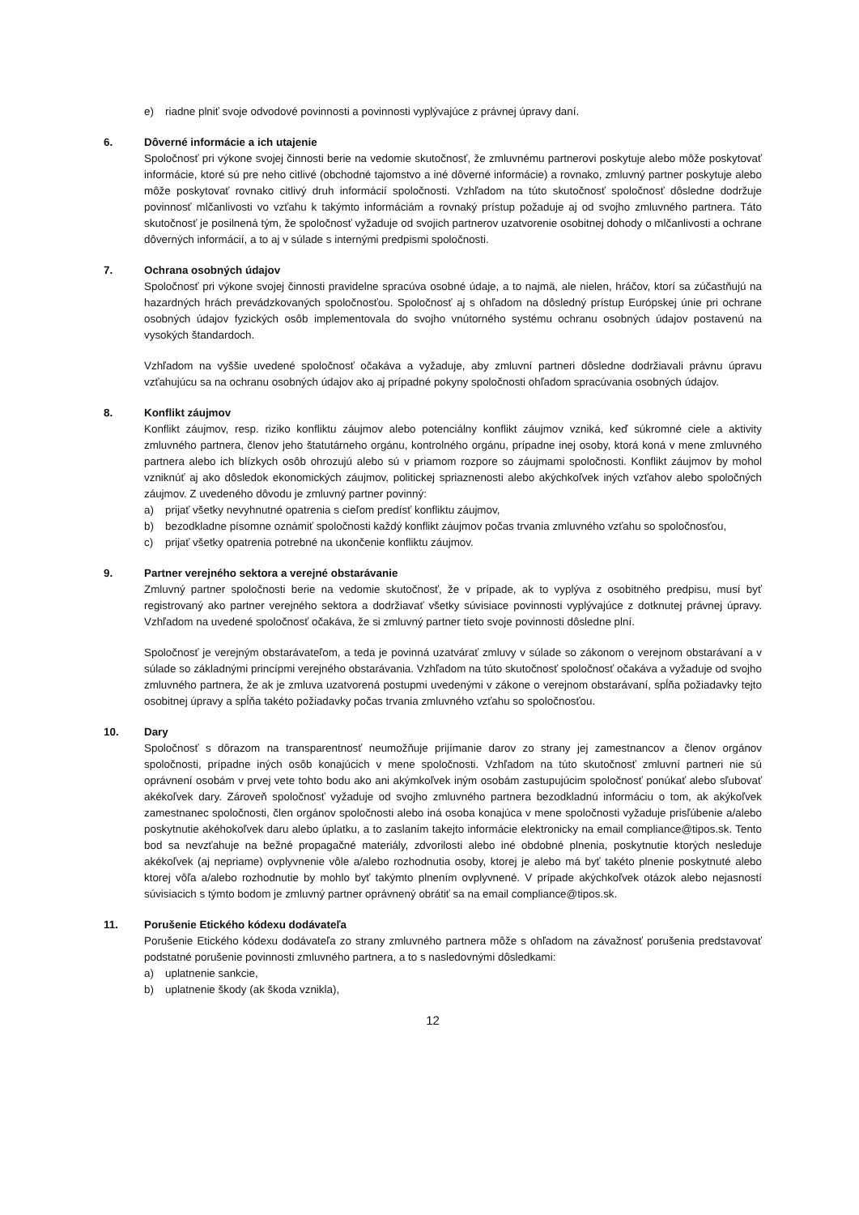e) riadne plniť svoje odvodové povinnosti a povinnosti vyplývajúce z právnej úpravy daní.
6. Dôverné informácie a ich utajenie
Spoločnosť pri výkone svojej činnosti berie na vedomie skutočnosť, že zmluvnému partnerovi poskytuje alebo môže poskytovať informácie, ktoré sú pre neho citlivé (obchodné tajomstvo a iné dôverné informácie) a rovnako, zmluvný partner poskytuje alebo môže poskytovať rovnako citlivý druh informácií spoločnosti. Vzhľadom na túto skutočnosť spoločnosť dôsledne dodržuje povinnosť mlčanlivosti vo vzťahu k takýmto informáciám a rovnaký prístup požaduje aj od svojho zmluvného partnera. Táto skutočnosť je posilnená tým, že spoločnosť vyžaduje od svojich partnerov uzatvorenie osobitnej dohody o mlčanlivosti a ochrane dôverných informácií, a to aj v súlade s internými predpismi spoločnosti.
7. Ochrana osobných údajov
Spoločnosť pri výkone svojej činnosti pravidelne spracúva osobné údaje, a to najmä, ale nielen, hráčov, ktorí sa zúčastňujú na hazardných hrách prevádzkovaných spoločnosťou. Spoločnosť aj s ohľadom na dôsledný prístup Európskej únie pri ochrane osobných údajov fyzických osôb implementovala do svojho vnútorného systému ochranu osobných údajov postavenú na vysokých štandardoch.
Vzhľadom na vyššie uvedené spoločnosť očakáva a vyžaduje, aby zmluvní partneri dôsledne dodržiavali právnu úpravu vzťahujúcu sa na ochranu osobných údajov ako aj prípadné pokyny spoločnosti ohľadom spracúvania osobných údajov.
8. Konflikt záujmov
Konflikt záujmov, resp. riziko konfliktu záujmov alebo potenciálny konflikt záujmov vzniká, keď súkromné ciele a aktivity zmluvného partnera, členov jeho štatutárneho orgánu, kontrolného orgánu, prípadne inej osoby, ktorá koná v mene zmluvného partnera alebo ich blízkych osôb ohrozujú alebo sú v priamom rozpore so záujmami spoločnosti. Konflikt záujmov by mohol vzniknúť aj ako dôsledok ekonomických záujmov, politickej spriaznenosti alebo akýchkoľvek iných vzťahov alebo spoločných záujmov. Z uvedeného dôvodu je zmluvný partner povinný:
a) prijať všetky nevyhnutné opatrenia s cieľom predísť konfliktu záujmov,
b) bezodkladne písomne oznámiť spoločnosti každý konflikt záujmov počas trvania zmluvného vzťahu so spoločnosťou,
c) prijať všetky opatrenia potrebné na ukončenie konfliktu záujmov.
9. Partner verejného sektora a verejné obstarávanie
Zmluvný partner spoločnosti berie na vedomie skutočnosť, že v prípade, ak to vyplýva z osobitného predpisu, musí byť registrovaný ako partner verejného sektora a dodržiavať všetky súvisiace povinnosti vyplývajúce z dotknutej právnej úpravy. Vzhľadom na uvedené spoločnosť očakáva, že si zmluvný partner tieto svoje povinnosti dôsledne plní.
Spoločnosť je verejným obstarávateľom, a teda je povinná uzatvárať zmluvy v súlade so zákonom o verejnom obstarávaní a v súlade so základnými princípmi verejného obstarávania. Vzhľadom na túto skutočnosť spoločnosť očakáva a vyžaduje od svojho zmluvného partnera, že ak je zmluva uzatvorená postupmi uvedenými v zákone o verejnom obstarávaní, spĺňa požiadavky tejto osobitnej úpravy a spĺňa takéto požiadavky počas trvania zmluvného vzťahu so spoločnosťou.
10. Dary
Spoločnosť s dôrazom na transparentnosť neumožňuje prijímanie darov zo strany jej zamestnancov a členov orgánov spoločnosti, prípadne iných osôb konajúcich v mene spoločnosti. Vzhľadom na túto skutočnosť zmluvní partneri nie sú oprávnení osobám v prvej vete tohto bodu ako ani akýmkoľvek iným osobám zastupujúcim spoločnosť ponúkať alebo sľubovať akékoľvek dary. Zároveň spoločnosť vyžaduje od svojho zmluvného partnera bezodkladnú informáciu o tom, ak akýkoľvek zamestnanec spoločnosti, člen orgánov spoločnosti alebo iná osoba konajúca v mene spoločnosti vyžaduje prisľúbenie a/alebo poskytnutie akéhokoľvek daru alebo úplatku, a to zaslaním takejto informácie elektronicky na email compliance@tipos.sk. Tento bod sa nevzťahuje na bežné propagačné materiály, zdvorilosti alebo iné obdobné plnenia, poskytnutie ktorých nesleduje akékoľvek (aj nepriame) ovplyvnenie vôle a/alebo rozhodnutia osoby, ktorej je alebo má byť takéto plnenie poskytnuté alebo ktorej vôľa a/alebo rozhodnutie by mohlo byť takýmto plnením ovplyvnené. V prípade akýchkoľvek otázok alebo nejasností súvisiacich s týmto bodom je zmluvný partner oprávnený obrátiť sa na email compliance@tipos.sk.
11. Porušenie Etického kódexu dodávateľa
Porušenie Etického kódexu dodávateľa zo strany zmluvného partnera môže s ohľadom na závažnosť porušenia predstavovať podstatné porušenie povinnosti zmluvného partnera, a to s nasledovnými dôsledkami:
a) uplatnenie sankcie,
b) uplatnenie škody (ak škoda vznikla),
12